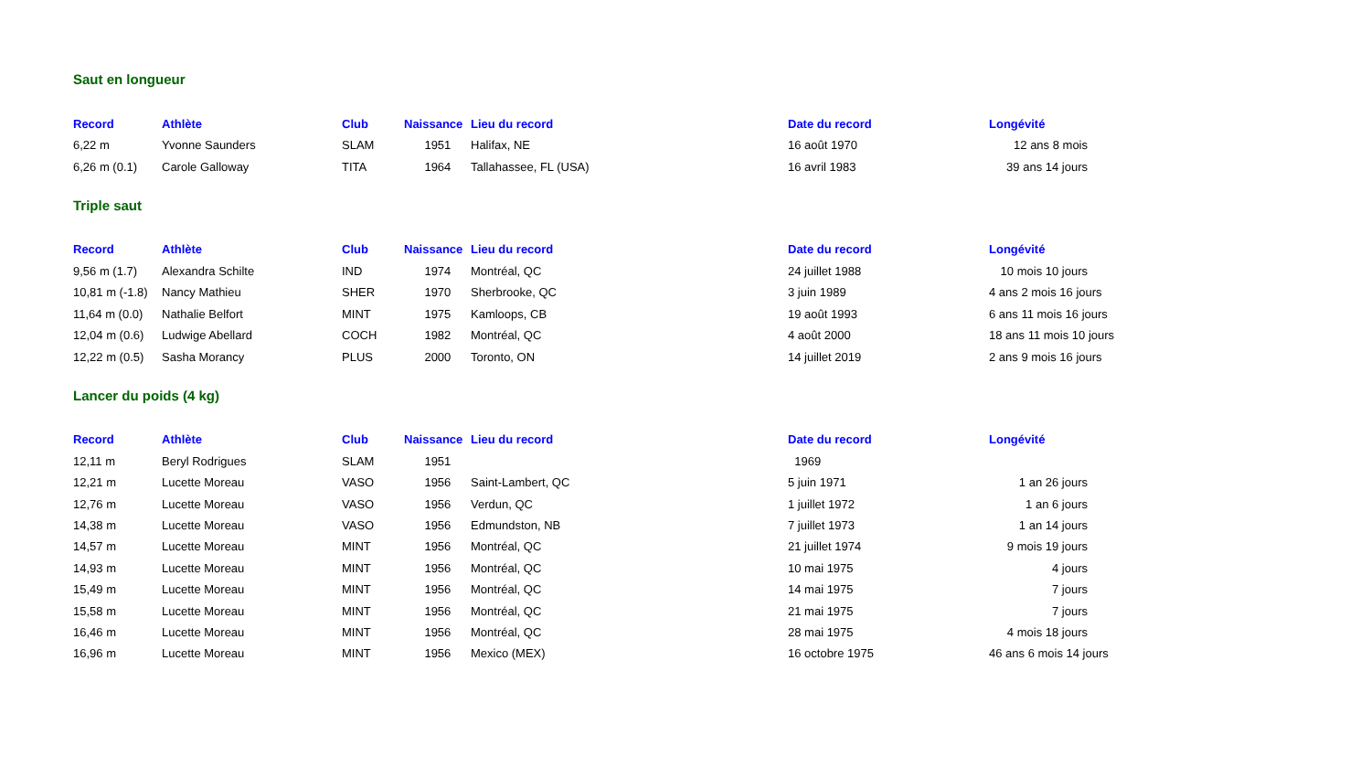Saut en longueur
| Record | Athlète | Club | Naissance | Lieu du record | Date du record | Longévité |
| --- | --- | --- | --- | --- | --- | --- |
| 6,22 m | Yvonne Saunders | SLAM | 1951 | Halifax, NE | 16 août 1970 | 12 ans 8 mois |
| 6,26 m (0.1) | Carole Galloway | TITA | 1964 | Tallahassee, FL (USA) | 16 avril 1983 | 39 ans 14 jours |
Triple saut
| Record | Athlète | Club | Naissance | Lieu du record | Date du record | Longévité |
| --- | --- | --- | --- | --- | --- | --- |
| 9,56 m (1.7) | Alexandra Schilte | IND | 1974 | Montréal, QC | 24 juillet 1988 | 10 mois 10 jours |
| 10,81 m (-1.8) | Nancy Mathieu | SHER | 1970 | Sherbrooke, QC | 3 juin 1989 | 4 ans 2 mois 16 jours |
| 11,64 m (0.0) | Nathalie Belfort | MINT | 1975 | Kamloops, CB | 19 août 1993 | 6 ans 11 mois 16 jours |
| 12,04 m (0.6) | Ludwige Abellard | COCH | 1982 | Montréal, QC | 4 août 2000 | 18 ans 11 mois 10 jours |
| 12,22 m (0.5) | Sasha Morancy | PLUS | 2000 | Toronto, ON | 14 juillet 2019 | 2 ans 9 mois 16 jours |
Lancer du poids (4 kg)
| Record | Athlète | Club | Naissance | Lieu du record | Date du record | Longévité |
| --- | --- | --- | --- | --- | --- | --- |
| 12,11 m | Beryl Rodrigues | SLAM | 1951 | | 1969 | |
| 12,21 m | Lucette Moreau | VASO | 1956 | Saint-Lambert, QC | 5 juin 1971 | 1 an 26 jours |
| 12,76 m | Lucette Moreau | VASO | 1956 | Verdun, QC | 1 juillet 1972 | 1 an 6 jours |
| 14,38 m | Lucette Moreau | VASO | 1956 | Edmundston, NB | 7 juillet 1973 | 1 an 14 jours |
| 14,57 m | Lucette Moreau | MINT | 1956 | Montréal, QC | 21 juillet 1974 | 9 mois 19 jours |
| 14,93 m | Lucette Moreau | MINT | 1956 | Montréal, QC | 10 mai 1975 | 4 jours |
| 15,49 m | Lucette Moreau | MINT | 1956 | Montréal, QC | 14 mai 1975 | 7 jours |
| 15,58 m | Lucette Moreau | MINT | 1956 | Montréal, QC | 21 mai 1975 | 7 jours |
| 16,46 m | Lucette Moreau | MINT | 1956 | Montréal, QC | 28 mai 1975 | 4 mois 18 jours |
| 16,96 m | Lucette Moreau | MINT | 1956 | Mexico (MEX) | 16 octobre 1975 | 46 ans 6 mois 14 jours |